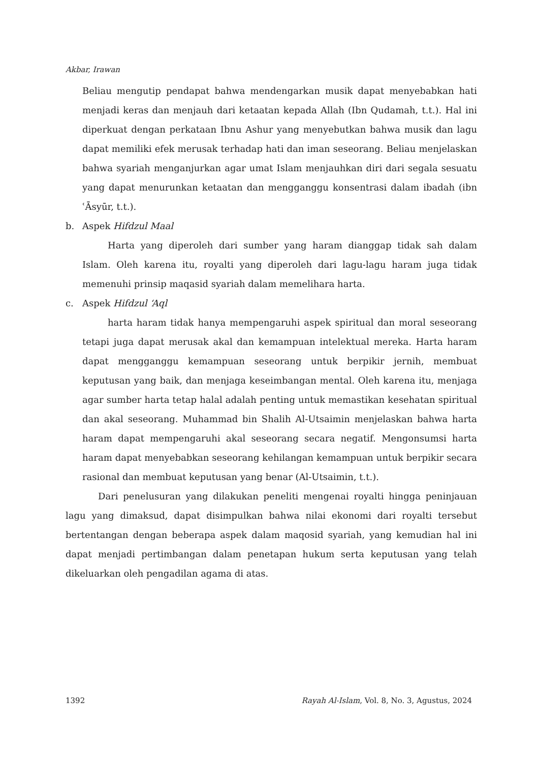Akbar, Irawan
Beliau mengutip pendapat bahwa mendengarkan musik dapat menyebabkan hati menjadi keras dan menjauh dari ketaatan kepada Allah (Ibn Qudamah, t.t.). Hal ini diperkuat dengan perkataan Ibnu Ashur yang menyebutkan bahwa musik dan lagu dapat memiliki efek merusak terhadap hati dan iman seseorang. Beliau menjelaskan bahwa syariah menganjurkan agar umat Islam menjauhkan diri dari segala sesuatu yang dapat menurunkan ketaatan dan mengganggu konsentrasi dalam ibadah (ibn ʿĀsyūr, t.t.).
b. Aspek Hifdzul Maal
Harta yang diperoleh dari sumber yang haram dianggap tidak sah dalam Islam. Oleh karena itu, royalti yang diperoleh dari lagu-lagu haram juga tidak memenuhi prinsip maqasid syariah dalam memelihara harta.
c. Aspek Hifdzul ‘Aql
harta haram tidak hanya mempengaruhi aspek spiritual dan moral seseorang tetapi juga dapat merusak akal dan kemampuan intelektual mereka. Harta haram dapat mengganggu kemampuan seseorang untuk berpikir jernih, membuat keputusan yang baik, dan menjaga keseimbangan mental. Oleh karena itu, menjaga agar sumber harta tetap halal adalah penting untuk memastikan kesehatan spiritual dan akal seseorang. Muhammad bin Shalih Al-Utsaimin menjelaskan bahwa harta haram dapat mempengaruhi akal seseorang secara negatif. Mengonsumsi harta haram dapat menyebabkan seseorang kehilangan kemampuan untuk berpikir secara rasional dan membuat keputusan yang benar (Al-Utsaimin, t.t.).
Dari penelusuran yang dilakukan peneliti mengenai royalti hingga peninjauan lagu yang dimaksud, dapat disimpulkan bahwa nilai ekonomi dari royalti tersebut bertentangan dengan beberapa aspek dalam maqosid syariah, yang kemudian hal ini dapat menjadi pertimbangan dalam penetapan hukum serta keputusan yang telah dikeluarkan oleh pengadilan agama di atas.
1392 Rayah Al-Islam, Vol. 8, No. 3, Agustus, 2024